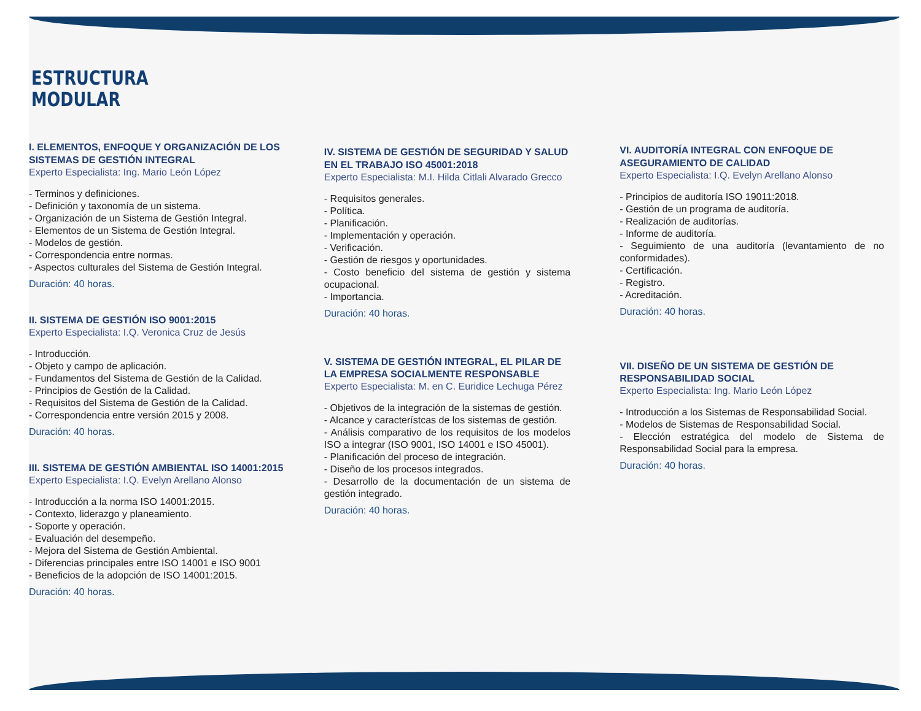ESTRUCTURA
MODULAR
I. ELEMENTOS, ENFOQUE Y ORGANIZACIÓN DE LOS SISTEMAS DE GESTIÓN INTEGRAL
Experto Especialista: Ing. Mario León López
- Terminos y definiciones.
- Definición y taxonomía de un sistema.
- Organización de un Sistema de Gestión Integral.
- Elementos de un Sistema de Gestión Integral.
- Modelos de gestión.
- Correspondencia entre normas.
- Aspectos culturales del Sistema de Gestión Integral.
Duración: 40 horas.
II. SISTEMA DE GESTIÓN ISO 9001:2015
Experto Especialista: I.Q. Veronica Cruz de Jesús
- Introducción.
- Objeto y campo de aplicación.
- Fundamentos del Sistema de Gestión de la Calidad.
- Principios de Gestión de la Calidad.
- Requisitos del Sistema de Gestión de la Calidad.
- Correspondencia entre versión 2015 y 2008.
Duración: 40 horas.
III. SISTEMA DE GESTIÓN AMBIENTAL ISO 14001:2015
Experto Especialista: I.Q. Evelyn Arellano Alonso
- Introducción a la norma ISO 14001:2015.
- Contexto, liderazgo y planeamiento.
- Soporte y operación.
- Evaluación del desempeño.
- Mejora del Sistema de Gestión Ambiental.
- Diferencias principales entre ISO 14001 e ISO 9001
- Beneficios de la adopción de ISO 14001:2015.
Duración: 40 horas.
IV. SISTEMA DE GESTIÓN DE SEGURIDAD Y SALUD EN EL TRABAJO ISO 45001:2018
Experto Especialista: M.I. Hilda Citlali Alvarado Grecco
- Requisitos generales.
- Política.
- Planificación.
- Implementación y operación.
- Verificación.
- Gestión de riesgos y oportunidades.
- Costo beneficio del sistema de gestión y sistema ocupacional.
- Importancia.
Duración: 40 horas.
V. SISTEMA DE GESTIÓN INTEGRAL, EL PILAR DE LA EMPRESA SOCIALMENTE RESPONSABLE
Experto Especialista: M. en C. Euridice Lechuga Pérez
- Objetivos de la integración de la sistemas de gestión.
- Alcance y característcas de los sistemas de gestión.
- Análisis comparativo de los requisitos de los modelos ISO a integrar (ISO 9001, ISO 14001 e ISO 45001).
- Planificación del proceso de integración.
- Diseño de los procesos integrados.
- Desarrollo de la documentación de un sistema de gestión integrado.
Duración: 40 horas.
VI. AUDITORÍA INTEGRAL CON ENFOQUE DE ASEGURAMIENTO DE CALIDAD
Experto Especialista: I.Q. Evelyn Arellano Alonso
- Principios de auditoría ISO 19011:2018.
- Gestión de un programa de auditoría.
- Realización de auditorías.
- Informe de auditoría.
- Seguimiento de una auditoría (levantamiento de no conformidades).
- Certificación.
- Registro.
- Acreditación.
Duración: 40 horas.
VII. DISEÑO DE UN SISTEMA DE GESTIÓN DE RESPONSABILIDAD SOCIAL
Experto Especialista: Ing. Mario León López
- Introducción a los Sistemas de Responsabilidad Social.
- Modelos de Sistemas de Responsabilidad Social.
- Elección estratégica del modelo de Sistema de Responsabilidad Social para la empresa.
Duración: 40 horas.